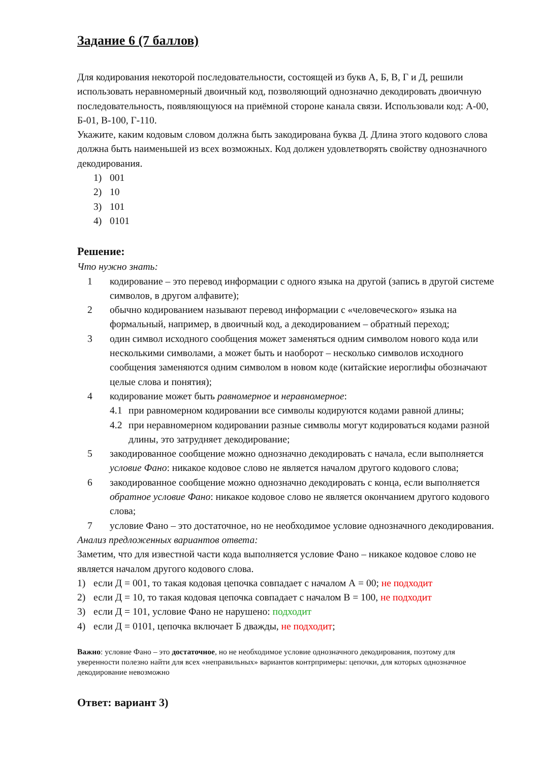Задание 6 (7 баллов)
Для кодирования некоторой последовательности, состоящей из букв А, Б, В, Г и Д, решили использовать неравномерный двоичный код, позволяющий однозначно декодировать двоичную последовательность, появляющуюся на приёмной стороне канала связи. Использовали код: А-00, Б-01, В-100, Г-110.
Укажите, каким кодовым словом должна быть закодирована буква Д. Длина этого кодового слова должна быть наименьшей из всех возможных. Код должен удовлетворять свойству однозначного декодирования.
1) 001
2) 10
3) 101
4) 0101
Решение:
Что нужно знать:
1 кодирование – это перевод информации с одного языка на другой (запись в другой системе символов, в другом алфавите);
2 обычно кодированием называют перевод информации с «человеческого» языка на формальный, например, в двоичный код, а декодированием – обратный переход;
3 один символ исходного сообщения может заменяться одним символом нового кода или несколькими символами, а может быть и наоборот – несколько символов исходного сообщения заменяются одним символом в новом коде (китайские иероглифы обозначают целые слова и понятия);
4 кодирование может быть равномерное и неравномерное:
4.1 при равномерном кодировании все символы кодируются кодами равной длины;
4.2 при неравномерном кодировании разные символы могут кодироваться кодами разной длины, это затрудняет декодирование;
5 закодированное сообщение можно однозначно декодировать с начала, если выполняется условие Фано: никакое кодовое слово не является началом другого кодового слова;
6 закодированное сообщение можно однозначно декодировать с конца, если выполняется обратное условие Фано: никакое кодовое слово не является окончанием другого кодового слова;
7 условие Фано – это достаточное, но не необходимое условие однозначного декодирования.
Анализ предложенных вариантов ответа:
Заметим, что для известной части кода выполняется условие Фано – никакое кодовое слово не является началом другого кодового слова.
1) если Д = 001, то такая кодовая цепочка совпадает с началом А = 00; не подходит
2) если Д = 10, то такая кодовая цепочка совпадает с началом В = 100, не подходит
3) если Д = 101, условие Фано не нарушено: подходит
4) если Д = 0101, цепочка включает Б дважды, не подходит;
Важно: условие Фано – это достаточное, но не необходимое условие однозначного декодирования, поэтому для уверенности полезно найти для всех «неправильных» вариантов контрпримеры: цепочки, для которых однозначное декодирование невозможно
Ответ: вариант 3)